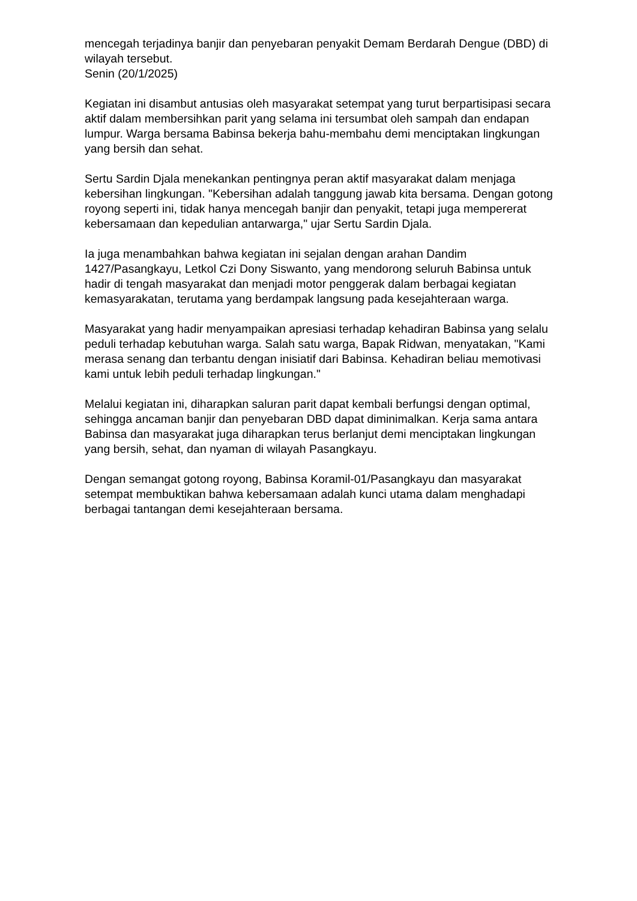mencegah terjadinya banjir dan penyebaran penyakit Demam Berdarah Dengue (DBD) di wilayah tersebut.
Senin (20/1/2025)
Kegiatan ini disambut antusias oleh masyarakat setempat yang turut berpartisipasi secara aktif dalam membersihkan parit yang selama ini tersumbat oleh sampah dan endapan lumpur. Warga bersama Babinsa bekerja bahu-membahu demi menciptakan lingkungan yang bersih dan sehat.
Sertu Sardin Djala menekankan pentingnya peran aktif masyarakat dalam menjaga kebersihan lingkungan. "Kebersihan adalah tanggung jawab kita bersama. Dengan gotong royong seperti ini, tidak hanya mencegah banjir dan penyakit, tetapi juga mempererat kebersamaan dan kepedulian antarwarga," ujar Sertu Sardin Djala.
Ia juga menambahkan bahwa kegiatan ini sejalan dengan arahan Dandim 1427/Pasangkayu, Letkol Czi Dony Siswanto, yang mendorong seluruh Babinsa untuk hadir di tengah masyarakat dan menjadi motor penggerak dalam berbagai kegiatan kemasyarakatan, terutama yang berdampak langsung pada kesejahteraan warga.
Masyarakat yang hadir menyampaikan apresiasi terhadap kehadiran Babinsa yang selalu peduli terhadap kebutuhan warga. Salah satu warga, Bapak Ridwan, menyatakan, "Kami merasa senang dan terbantu dengan inisiatif dari Babinsa. Kehadiran beliau memotivasi kami untuk lebih peduli terhadap lingkungan."
Melalui kegiatan ini, diharapkan saluran parit dapat kembali berfungsi dengan optimal, sehingga ancaman banjir dan penyebaran DBD dapat diminimalkan. Kerja sama antara Babinsa dan masyarakat juga diharapkan terus berlanjut demi menciptakan lingkungan yang bersih, sehat, dan nyaman di wilayah Pasangkayu.
Dengan semangat gotong royong, Babinsa Koramil-01/Pasangkayu dan masyarakat setempat membuktikan bahwa kebersamaan adalah kunci utama dalam menghadapi berbagai tantangan demi kesejahteraan bersama.